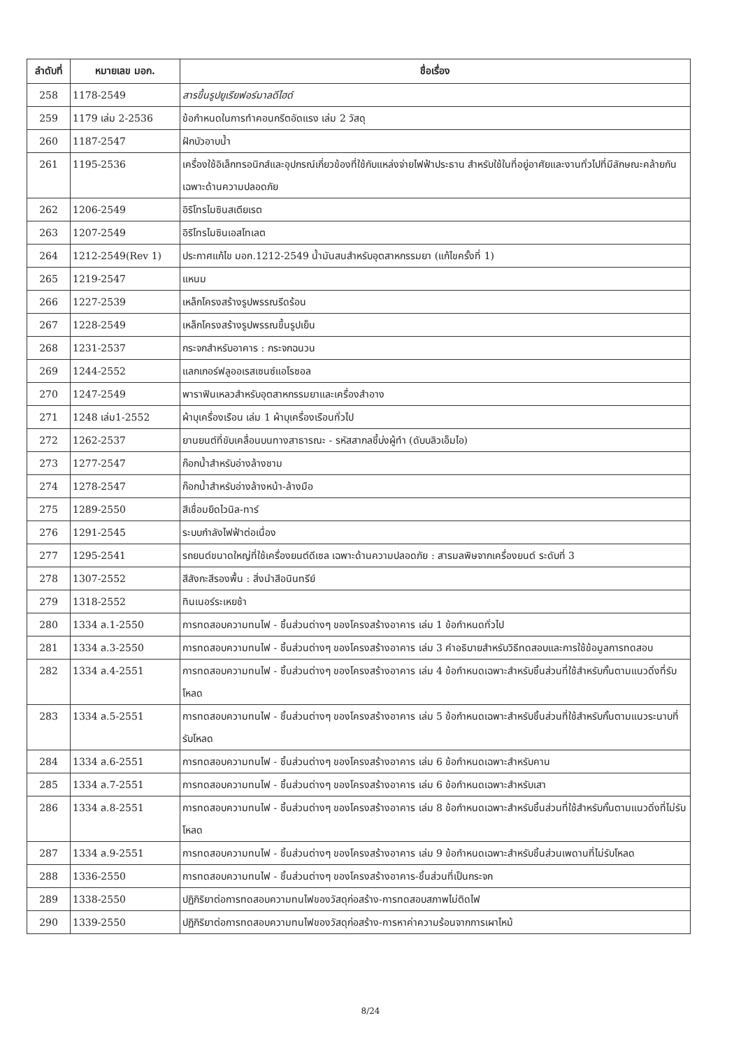| ลำดับที่ | หมายเลข มอก. | ชื่อเรื่อง |
| --- | --- | --- |
| 258 | 1178-2549 | สารขึ้นรูปยูเรียฟอร์มาลดีไฮด์ |
| 259 | 1179 เล่ม 2-2536 | ข้อกำหนดในการทำคอนกรีตอัดแรง เล่ม 2 วัสดุ |
| 260 | 1187-2547 | ฝักบัวอาบน้ำ |
| 261 | 1195-2536 | เครื่องใช้อิเล็กทรอนิกส์และอุปกรณ์เกี่ยวข้องที่ใช้กับแหล่งจ่ายไฟฟ้าประธาน สำหรับใช้ในที่อยู่อาศัยและงานทั่วไปที่มีลักษณะคล้ายกัน เฉพาะด้านความปลอดภัย |
| 262 | 1206-2549 | อิริโทรไมซินสเตียเรต |
| 263 | 1207-2549 | อิริโทรไมซินเอสโทเลต |
| 264 | 1212-2549(Rev 1) | ประกาศแก้ไข มอก.1212-2549 น้ำมันสนสำหรับอุตสาหกรรมยา (แก้ไขครั้งที่ 1) |
| 265 | 1219-2547 | แหนม |
| 266 | 1227-2539 | เหล็กโครงสร้างรูปพรรณรีดร้อน |
| 267 | 1228-2549 | เหล็กโครงสร้างรูปพรรณขึ้นรูปเย็น |
| 268 | 1231-2537 | กระจกสำหรับอาคาร : กระจกฉนวน |
| 269 | 1244-2552 | แลกเกอร์ฟลูออเรสเซนซ์แอโรซอล |
| 270 | 1247-2549 | พาราฟินเหลวสำหรับอุตสาหกรรมยาและเครื่องสำอาง |
| 271 | 1248 เล่ม1-2552 | ผ้าบุเครื่องเรือน เล่ม 1 ผ้าบุเครื่องเรือนทั่วไป |
| 272 | 1262-2537 | ยานยนต์ที่ขับเคลื่อนบนทางสาธารณะ - รหัสสากลชี้บ่งผู้ทำ (ดับบลิวเอ็มไอ) |
| 273 | 1277-2547 | ก๊อกน้ำสำหรับอ่างล้างชาม |
| 274 | 1278-2547 | ก๊อกน้ำสำหรับอ่างล้างหน้า-ล้างมือ |
| 275 | 1289-2550 | สีเชื่อมยึดไวนิล-ทาร์ |
| 276 | 1291-2545 | ระบบกำลังไฟฟ้าต่อเนื่อง |
| 277 | 1295-2541 | รถยนต์ขนาดใหญ่ที่ใช้เครื่องยนต์ดีเซล เฉพาะด้านความปลอดภัย : สารมลพิษจากเครื่องยนต์ ระดับที่ 3 |
| 278 | 1307-2552 | สีสังกะสีรองพื้น : สิ่งนำสีอนินทรีย์ |
| 279 | 1318-2552 | ทินเนอร์ระเหยช้า |
| 280 | 1334 ล.1-2550 | การทดสอบความทนไฟ - ชิ้นส่วนต่างๆ ของโครงสร้างอาคาร เล่ม 1 ข้อกำหนดทั่วไป |
| 281 | 1334 ล.3-2550 | การทดสอบความทนไฟ - ชิ้นส่วนต่างๆ ของโครงสร้างอาคาร เล่ม 3 คำอธิบายสำหรับวิธีทดสอบและการใช้ข้อมูลการทดสอบ |
| 282 | 1334 ล.4-2551 | การทดสอบความทนไฟ - ชิ้นส่วนต่างๆ ของโครงสร้างอาคาร เล่ม 4 ข้อกำหนดเฉพาะสำหรับชิ้นส่วนที่ใช้สำหรับกั้นตามแนวดิ่งที่รับโหลด |
| 283 | 1334 ล.5-2551 | การทดสอบความทนไฟ - ชิ้นส่วนต่างๆ ของโครงสร้างอาคาร เล่ม 5 ข้อกำหนดเฉพาะสำหรับชิ้นส่วนที่ใช้สำหรับกั้นตามแนวระนาบที่รับโหลด |
| 284 | 1334 ล.6-2551 | การทดสอบความทนไฟ - ชิ้นส่วนต่างๆ ของโครงสร้างอาคาร เล่ม 6 ข้อกำหนดเฉพาะสำหรับคาน |
| 285 | 1334 ล.7-2551 | การทดสอบความทนไฟ - ชิ้นส่วนต่างๆ ของโครงสร้างอาคาร เล่ม 6 ข้อกำหนดเฉพาะสำหรับเสา |
| 286 | 1334 ล.8-2551 | การทดสอบความทนไฟ - ชิ้นส่วนต่างๆ ของโครงสร้างอาคาร เล่ม 8 ข้อกำหนดเฉพาะสำหรับชิ้นส่วนที่ใช้สำหรับกั้นตามแนวดิ่งที่ไม่รับโหลด |
| 287 | 1334 ล.9-2551 | การทดสอบความทนไฟ - ชิ้นส่วนต่างๆ ของโครงสร้างอาคาร เล่ม 9 ข้อกำหนดเฉพาะสำหรับชิ้นส่วนเพดานที่ไม่รับโหลด |
| 288 | 1336-2550 | การทดสอบความทนไฟ - ชิ้นส่วนต่างๆ ของโครงสร้างอาคาร-ชิ้นส่วนที่เป็นกระจก |
| 289 | 1338-2550 | ปฏิกิริยาต่อการทดสอบความทนไฟของวัสดุก่อสร้าง-การทดสอบสภาพไม่ติดไฟ |
| 290 | 1339-2550 | ปฏิกิริยาต่อการทดสอบความทนไฟของวัสดุก่อสร้าง-การหาค่าความร้อนจากการเผาไหม้ |
8/24